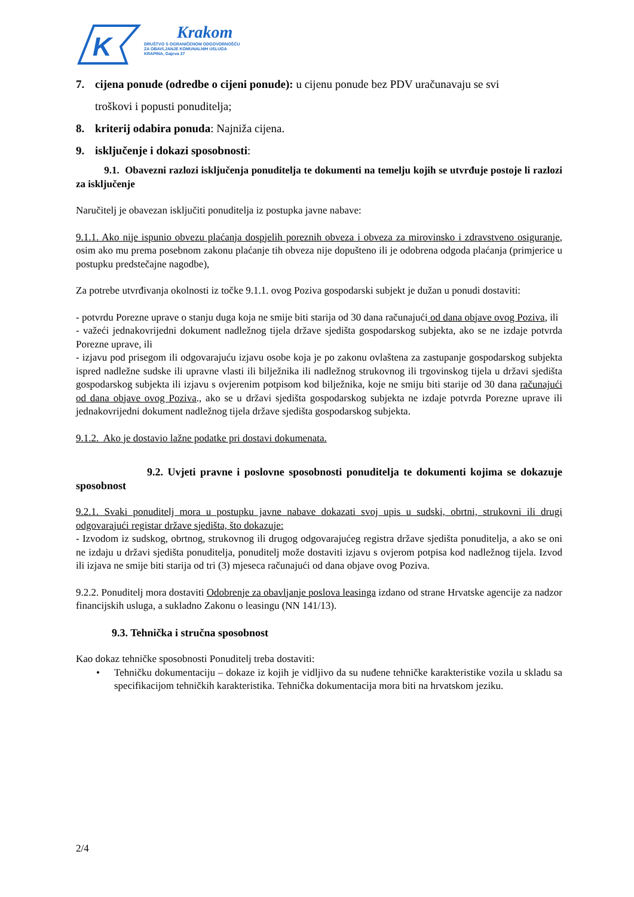K
Krakom
DRUŠTVO S OGRANIČENOM ODGOVORNOŠĆU
ZA OBAVLJANJE KOMUNALNIH USLUGA
KRAPINA, Gajeva 27
7. cijena ponude (odredbe o cijeni ponude): u cijenu ponude bez PDV uračunavaju se svi
troškovi i popusti ponuditelja;
8. kriterij odabira ponuda: Najniža cijena.
9. isključenje i dokazi sposobnosti:
9.1. Obavezni razlozi isključenja ponuditelja te dokumenti na temelju kojih se utvrđuje postoje li razlozi za isključenje
Naručitelj je obavezan isključiti ponuditelja iz postupka javne nabave:
9.1.1. Ako nije ispunio obvezu plaćanja dospjelih poreznih obveza i obveza za mirovinsko i zdravstveno osiguranje, osim ako mu prema posebnom zakonu plaćanje tih obveza nije dopušteno ili je odobrena odgoda plaćanja (primjerice u postupku predstečajne nagodbe),
Za potrebe utvrđivanja okolnosti iz točke 9.1.1. ovog Poziva gospodarski subjekt je dužan u ponudi dostaviti:
- potvrdu Porezne uprave o stanju duga koja ne smije biti starija od 30 dana računajući od dana objave ovog Poziva, ili
- važeći jednakovrijedni dokument nadležnog tijela države sjedišta gospodarskog subjekta, ako se ne izdaje potvrda Porezne uprave, ili
- izjavu pod prisegom ili odgovarajuću izjavu osobe koja je po zakonu ovlaštena za zastupanje gospodarskog subjekta ispred nadležne sudske ili upravne vlasti ili bilježnika ili nadležnog strukovnog ili trgovinskog tijela u državi sjedišta gospodarskog subjekta ili izjavu s ovjerenim potpisom kod bilježnika, koje ne smiju biti starije od 30 dana računajući od dana objave ovog Poziva., ako se u državi sjedišta gospodarskog subjekta ne izdaje potvrda Porezne uprave ili jednakovrijedni dokument nadležnog tijela države sjedišta gospodarskog subjekta.
9.1.2. Ako je dostavio lažne podatke pri dostavi dokumenata.
9.2. Uvjeti pravne i poslovne sposobnosti ponuditelja te dokumenti kojima se dokazuje sposobnost
9.2.1. Svaki ponuditelj mora u postupku javne nabave dokazati svoj upis u sudski, obrtni, strukovni ili drugi odgovarajući registar države sjedišta, što dokazuje:
- Izvodom iz sudskog, obrtnog, strukovnog ili drugog odgovarajućeg registra države sjedišta ponuditelja, a ako se oni ne izdaju u državi sjedišta ponuditelja, ponuditelj može dostaviti izjavu s ovjerom potpisa kod nadležnog tijela. Izvod ili izjava ne smije biti starija od tri (3) mjeseca računajući od dana objave ovog Poziva.
9.2.2. Ponuditelj mora dostaviti Odobrenje za obavljanje poslova leasinga izdano od strane Hrvatske agencije za nadzor financijskih usluga, a sukladno Zakonu o leasingu (NN 141/13).
9.3. Tehnička i stručna sposobnost
Kao dokaz tehničke sposobnosti Ponuditelj treba dostaviti:
• Tehničku dokumentaciju – dokaze iz kojih je vidljivo da su nuđene tehničke karakteristike vozila u skladu sa specifikacijom tehničkih karakteristika. Tehnička dokumentacija mora biti na hrvatskom jeziku.
2/4